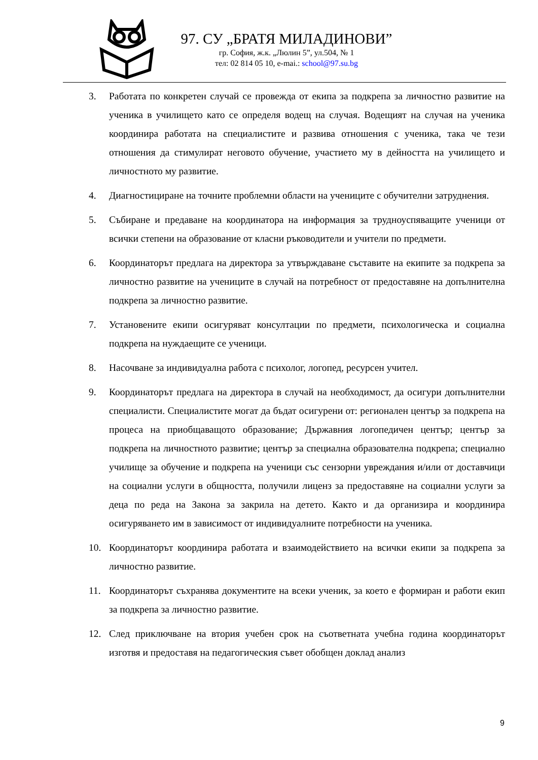97. СУ „БРАТЯ МИЛАДИНОВИ”
гр. София, ж.к. „Люлин 5”, ул.504, № 1
тел: 02 814 05 10, e-mai.: school@97.su.bg
3. Работата по конкретен случай се провежда от екипа за подкрепа за личностно развитие на ученика в училището като се определя водещ на случая. Водещият на случая на ученика координира работата на специалистите и развива отношения с ученика, така че тези отношения да стимулират неговото обучение, участието му в дейността на училището и личностното му развитие.
4. Диагностициране на точните проблемни области на учениците с обучителни затруднения.
5. Събиране и предаване на координатора на информация за трудноуспяващите ученици от всички степени на образование от класни ръководители и учители по предмети.
6. Координаторът предлага на директора за утвърждаване съставите на екипите за подкрепа за личностно развитие на учениците в случай на потребност от предоставяне на допълнителна подкрепа за личностно развитие.
7. Установените екипи осигуряват консултации по предмети, психологическа и социална подкрепа на нуждаещите се ученици.
8. Насочване за индивидуална работа с психолог, логопед, ресурсен учител.
9. Координаторът предлага на директора в случай на необходимост, да осигури допълнителни специалисти. Специалистите могат да бъдат осигурени от: регионален център за подкрепа на процеса на приобщаващото образование; Държавния логопедичен център; център за подкрепа на личностното развитие; център за специална образователна подкрепа; специално училище за обучение и подкрепа на ученици със сензорни увреждания и/или от доставчици на социални услуги в общността, получили лиценз за предоставяне на социални услуги за деца по реда на Закона за закрила на детето. Както и да организира и координира осигуряването им в зависимост от индивидуалните потребности на ученика.
10. Координаторът координира работата и взаимодействието на всички екипи за подкрепа за личностно развитие.
11. Координаторът съхранява документите на всеки ученик, за което е формиран и работи екип за подкрепа за личностно развитие.
12. След приключване на втория учебен срок на съответната учебна година координаторът изготвя и предоставя на педагогическия съвет обобщен доклад анализ
9